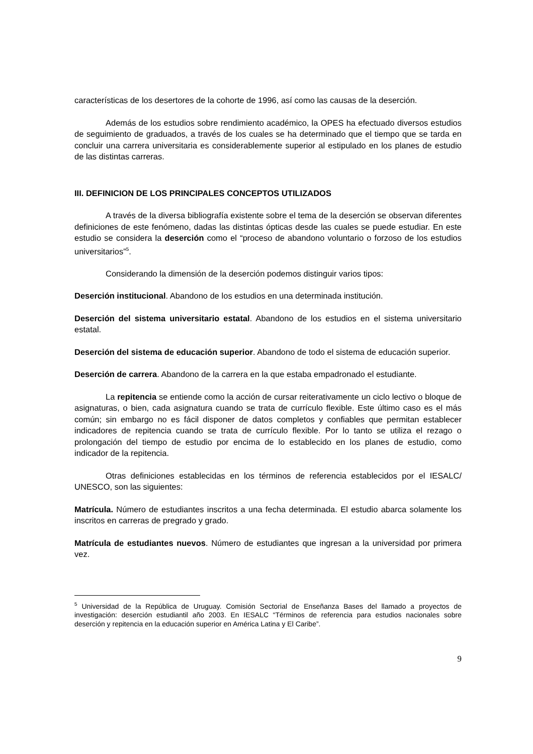características de los desertores de la cohorte de 1996, así como las causas de la deserción.
Además de los estudios sobre rendimiento académico, la OPES ha efectuado diversos estudios de seguimiento de graduados, a través de los cuales se ha determinado que el tiempo que se tarda en concluir una carrera universitaria es considerablemente superior al estipulado en los planes de estudio de las distintas carreras.
III. DEFINICION DE LOS PRINCIPALES CONCEPTOS UTILIZADOS
A través de la diversa bibliografía existente sobre el tema de la deserción se observan diferentes definiciones de este fenómeno, dadas las distintas ópticas desde las cuales se puede estudiar. En este estudio se considera la deserción como el “proceso de abandono voluntario o forzoso de los estudios universitarios”<sup>5</sup>.
Considerando la dimensión de la deserción podemos distinguir varios tipos:
Deserción institucional. Abandono de los estudios en una determinada institución.
Deserción del sistema universitario estatal. Abandono de los estudios en el sistema universitario estatal.
Deserción del sistema de educación superior. Abandono de todo el sistema de educación superior.
Deserción de carrera. Abandono de la carrera en la que estaba empadronado el estudiante.
La repitencia se entiende como la acción de cursar reiterativamente un ciclo lectivo o bloque de asignaturas, o bien, cada asignatura cuando se trata de currículo flexible. Este último caso es el más común; sin embargo no es fácil disponer de datos completos y confiables que permitan establecer indicadores de repitencia cuando se trata de currículo flexible. Por lo tanto se utiliza el rezago o prolongación del tiempo de estudio por encima de lo establecido en los planes de estudio, como indicador de la repitencia.
Otras definiciones establecidas en los términos de referencia establecidos por el IESALC/ UNESCO, son las siguientes:
Matrícula. Número de estudiantes inscritos a una fecha determinada. El estudio abarca solamente los inscritos en carreras de pregrado y grado.
Matrícula de estudiantes nuevos. Número de estudiantes que ingresan a la universidad por primera vez.
<sup>5</sup> Universidad de la República de Uruguay. Comisión Sectorial de Enseñanza Bases del llamado a proyectos de investigación: deserción estudiantil año 2003. En IESALC “Términos de referencia para estudios nacionales sobre deserción y repitencia en la educación superior en América Latina y El Caribe”.
9